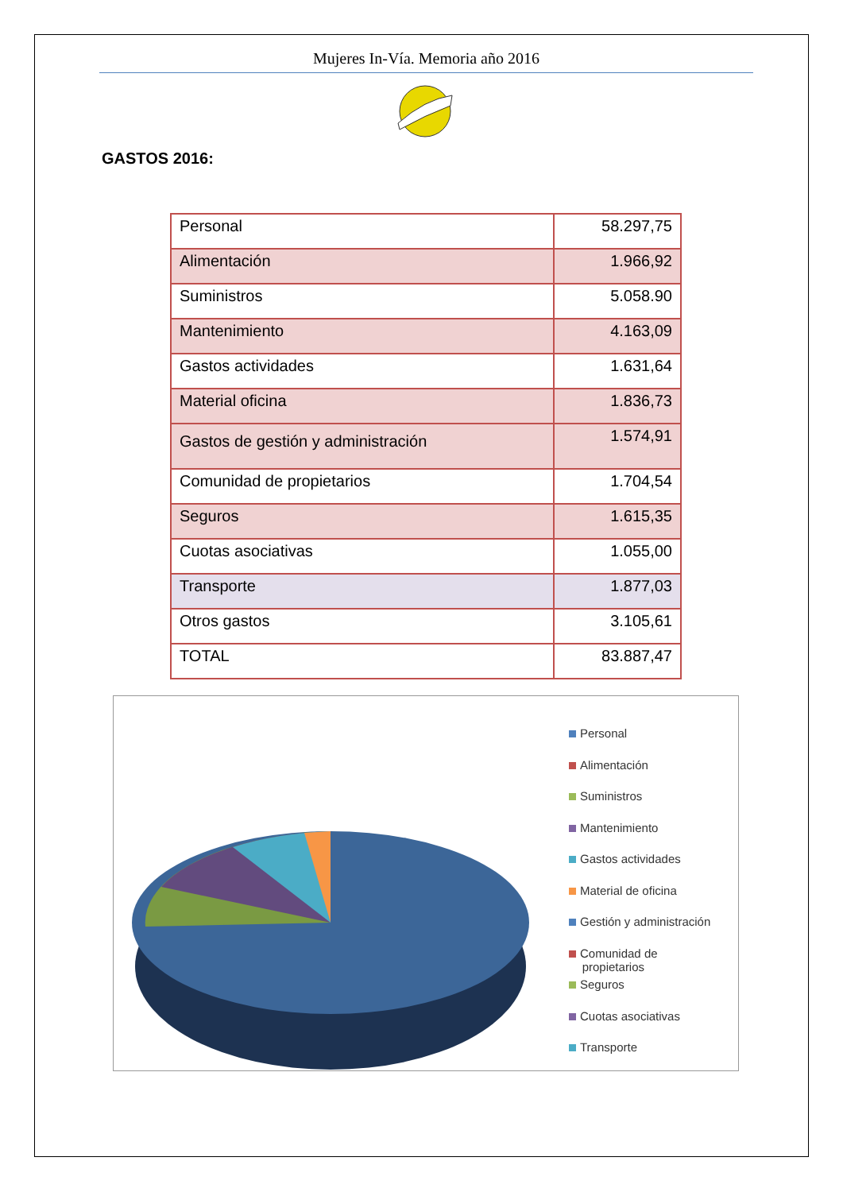Mujeres In-Vía. Memoria año 2016
GASTOS 2016:
| Personal | 58.297,75 |
| Alimentación | 1.966,92 |
| Suministros | 5.058.90 |
| Mantenimiento | 4.163,09 |
| Gastos actividades | 1.631,64 |
| Material oficina | 1.836,73 |
| Gastos de gestión y administración | 1.574,91 |
| Comunidad de propietarios | 1.704,54 |
| Seguros | 1.615,35 |
| Cuotas asociativas | 1.055,00 |
| Transporte | 1.877,03 |
| Otros gastos | 3.105,61 |
| TOTAL | 83.887,47 |
Personal
Alimentación
Suministros
Mantenimiento
Gastos actividades
Material de oficina
Gestión y administración
Comunidad de
propietarios
Seguros
Cuotas asociativas
Transporte